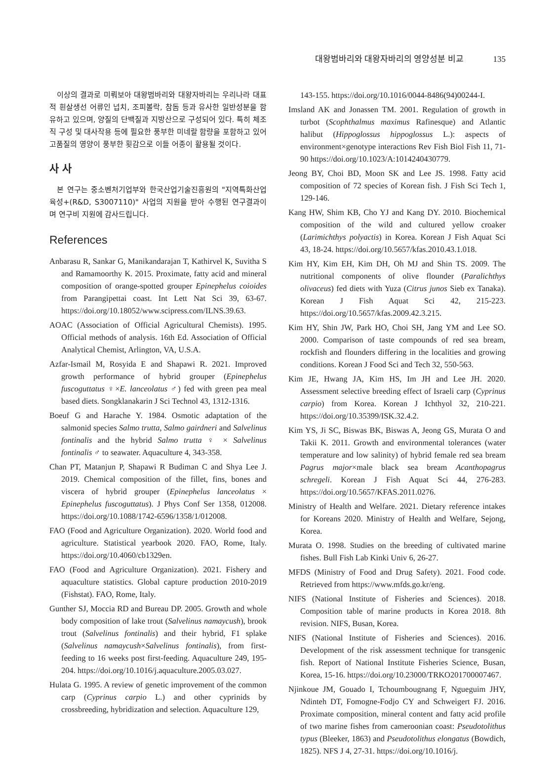대왕범바리와 대왕자바리의 영양성분 비교 135
이상의 결과로 미뤄보아 대왕범바리와 대왕자바리는 우리나라 대표적 흰살생선 어류인 넙치, 조피볼락, 참돔 등과 유사한 일반성분을 함유하고 있으며, 양질의 단백질과 지방산으로 구성되어 있다. 특히 체조직 구성 및 대사작용 등에 필요한 풍부한 미네랄 함량을 포함하고 있어 고품질의 영양이 풍부한 횟감으로 이들 어종이 활용될 것이다.
사 사
본 연구는 중소벤처기업부와 한국산업기술진흥원의 "지역특화산업육성+(R&D, S3007110)" 사업의 지원을 받아 수행된 연구결과이며 연구비 지원에 감사드립니다.
References
Anbarasu R, Sankar G, Manikandarajan T, Kathirvel K, Suvitha S and Ramamoorthy K. 2015. Proximate, fatty acid and mineral composition of orange-spotted grouper Epinephelus coioides from Parangipettai coast. Int Lett Nat Sci 39, 63-67. https://doi.org/10.18052/www.scipress.com/ILNS.39.63.
AOAC (Association of Official Agricultural Chemists). 1995. Official methods of analysis. 16th Ed. Association of Official Analytical Chemist, Arlington, VA, U.S.A.
Azfar-Ismail M, Rosyida E and Shapawi R. 2021. Improved growth performance of hybrid grouper (Epinephelus fuscoguttatus ♀×E. lanceolatus ♂) fed with green pea meal based diets. Songklanakarin J Sci Technol 43, 1312-1316.
Boeuf G and Harache Y. 1984. Osmotic adaptation of the salmonid species Salmo trutta, Salmo gairdneri and Salvelinus fontinalis and the hybrid Salmo trutta ♀ × Salvelinus fontinalis ♂ to seawater. Aquaculture 4, 343-358.
Chan PT, Matanjun P, Shapawi R Budiman C and Shya Lee J. 2019. Chemical composition of the fillet, fins, bones and viscera of hybrid grouper (Epinephelus lanceolatus × Epinephelus fuscoguttatus). J Phys Conf Ser 1358, 012008. https://doi.org/10.1088/1742-6596/1358/1/012008.
FAO (Food and Agriculture Organization). 2020. World food and agriculture. Statistical yearbook 2020. FAO, Rome, Italy. https://doi.org/10.4060/cb1329en.
FAO (Food and Agriculture Organization). 2021. Fishery and aquaculture statistics. Global capture production 2010-2019 (Fishstat). FAO, Rome, Italy.
Gunther SJ, Moccia RD and Bureau DP. 2005. Growth and whole body composition of lake trout (Salvelinus namaycush), brook trout (Salvelinus fontinalis) and their hybrid, F1 splake (Salvelinus namaycush×Salvelinus fontinalis), from first-feeding to 16 weeks post first-feeding. Aquaculture 249, 195-204. https://doi.org/10.1016/j.aquaculture.2005.03.027.
Hulata G. 1995. A review of genetic improvement of the common carp (Cyprinus carpio L.) and other cyprinids by crossbreeding, hybridization and selection. Aquaculture 129,
143-155. https://doi.org/10.1016/0044-8486(94)00244-I.
Imsland AK and Jonassen TM. 2001. Regulation of growth in turbot (Scophthalmus maximus Rafinesque) and Atlantic halibut (Hippoglossus hippoglossus L.): aspects of environment×genotype interactions Rev Fish Biol Fish 11, 71-90 https://doi.org/10.1023/A:1014240430779.
Jeong BY, Choi BD, Moon SK and Lee JS. 1998. Fatty acid composition of 72 species of Korean fish. J Fish Sci Tech 1, 129-146.
Kang HW, Shim KB, Cho YJ and Kang DY. 2010. Biochemical composition of the wild and cultured yellow croaker (Larimichthys polyactis) in Korea. Korean J Fish Aquat Sci 43, 18-24. https://doi.org/10.5657/kfas.2010.43.1.018.
Kim HY, Kim EH, Kim DH, Oh MJ and Shin TS. 2009. The nutritional components of olive flounder (Paralichthys olivaceus) fed diets with Yuza (Citrus junos Sieb ex Tanaka). Korean J Fish Aquat Sci 42, 215-223. https://doi.org/10.5657/kfas.2009.42.3.215.
Kim HY, Shin JW, Park HO, Choi SH, Jang YM and Lee SO. 2000. Comparison of taste compounds of red sea bream, rockfish and flounders differing in the localities and growing conditions. Korean J Food Sci and Tech 32, 550-563.
Kim JE, Hwang JA, Kim HS, Im JH and Lee JH. 2020. Assessment selective breeding effect of Israeli carp (Cyprinus carpio) from Korea. Korean J Ichthyol 32, 210-221. https://doi.org/10.35399/ISK.32.4.2.
Kim YS, Ji SC, Biswas BK, Biswas A, Jeong GS, Murata O and Takii K. 2011. Growth and environmental tolerances (water temperature and low salinity) of hybrid female red sea bream Pagrus major×male black sea bream Acanthopagrus schregeli. Korean J Fish Aquat Sci 44, 276-283. https://doi.org/10.5657/KFAS.2011.0276.
Ministry of Health and Welfare. 2021. Dietary reference intakes for Koreans 2020. Ministry of Health and Welfare, Sejong, Korea.
Murata O. 1998. Studies on the breeding of cultivated marine fishes. Bull Fish Lab Kinki Univ 6, 26-27.
MFDS (Ministry of Food and Drug Safety). 2021. Food code. Retrieved from https://www.mfds.go.kr/eng.
NIFS (National Institute of Fisheries and Sciences). 2018. Composition table of marine products in Korea 2018. 8th revision. NIFS, Busan, Korea.
NIFS (National Institute of Fisheries and Sciences). 2016. Development of the risk assessment technique for transgenic fish. Report of National Institute Fisheries Science, Busan, Korea, 15-16. https://doi.org/10.23000/TRKO201700007467.
Njinkoue JM, Gouado I, Tchoumbougnang F, Ngueguim JHY, Ndinteh DT, Fomogne-Fodjo CY and Schweigert FJ. 2016. Proximate composition, mineral content and fatty acid profile of two marine fishes from cameroonian coast: Pseudotolithus typus (Bleeker, 1863) and Pseudotolithus elongatus (Bowdich, 1825). NFS J 4, 27-31. https://doi.org/10.1016/j.